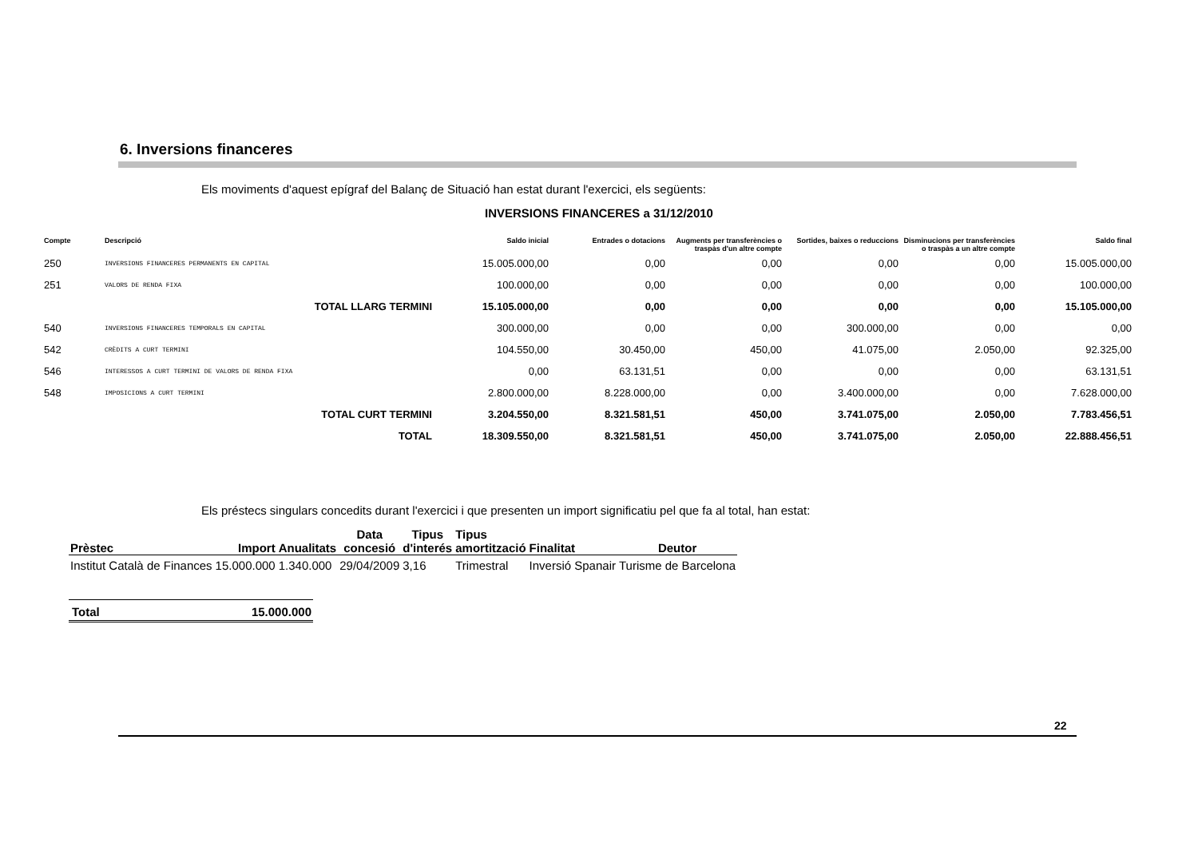6. Inversions financeres
Els moviments d'aquest epígraf del Balanç de Situació han estat durant l'exercici, els següents:
INVERSIONS FINANCERES a 31/12/2010
| Compte | Descripció | Saldo inicial | Entrades o dotacions | Augments per transferències o traspàs d'un altre compte | Sortides, baixes o reduccions | Disminucions per transferències o traspàs a un altre compte | Saldo final |
| --- | --- | --- | --- | --- | --- | --- | --- |
| 250 | INVERSIONS FINANCERES PERMANENTS EN CAPITAL | 15.005.000,00 | 0,00 | 0,00 | 0,00 | 0,00 | 15.005.000,00 |
| 251 | VALORS DE RENDA FIXA | 100.000,00 | 0,00 | 0,00 | 0,00 | 0,00 | 100.000,00 |
| | TOTAL LLARG TERMINI | 15.105.000,00 | 0,00 | 0,00 | 0,00 | 0,00 | 15.105.000,00 |
| 540 | INVERSIONS FINANCERES TEMPORALS EN CAPITAL | 300.000,00 | 0,00 | 0,00 | 300.000,00 | 0,00 | 0,00 |
| 542 | CRÈDITS A CURT TERMINI | 104.550,00 | 30.450,00 | 450,00 | 41.075,00 | 2.050,00 | 92.325,00 |
| 546 | INTERESSOS A CURT TERMINI DE VALORS DE RENDA FIXA | 0,00 | 63.131,51 | 0,00 | 0,00 | 0,00 | 63.131,51 |
| 548 | IMPOSICIONS A CURT TERMINI | 2.800.000,00 | 8.228.000,00 | 0,00 | 3.400.000,00 | 0,00 | 7.628.000,00 |
| | TOTAL CURT TERMINI | 3.204.550,00 | 8.321.581,51 | 450,00 | 3.741.075,00 | 2.050,00 | 7.783.456,51 |
| | TOTAL | 18.309.550,00 | 8.321.581,51 | 450,00 | 3.741.075,00 | 2.050,00 | 22.888.456,51 |
Els préstecs singulars concedits durant l'exercici i que presenten un import significatiu pel que fa al total, han estat:
| Prèstec | Import | Anualitats | Data concesió | Tipus d'interés | Tipus amortització | Finalitat | Deutor |
| --- | --- | --- | --- | --- | --- | --- | --- |
| Institut Català de Finances | 15.000.000 | 1.340.000 | 29/04/2009 | 3,16 | Trimestral | Inversió Spanair | Turisme de Barcelona |
| Total | 15.000.000 |
22